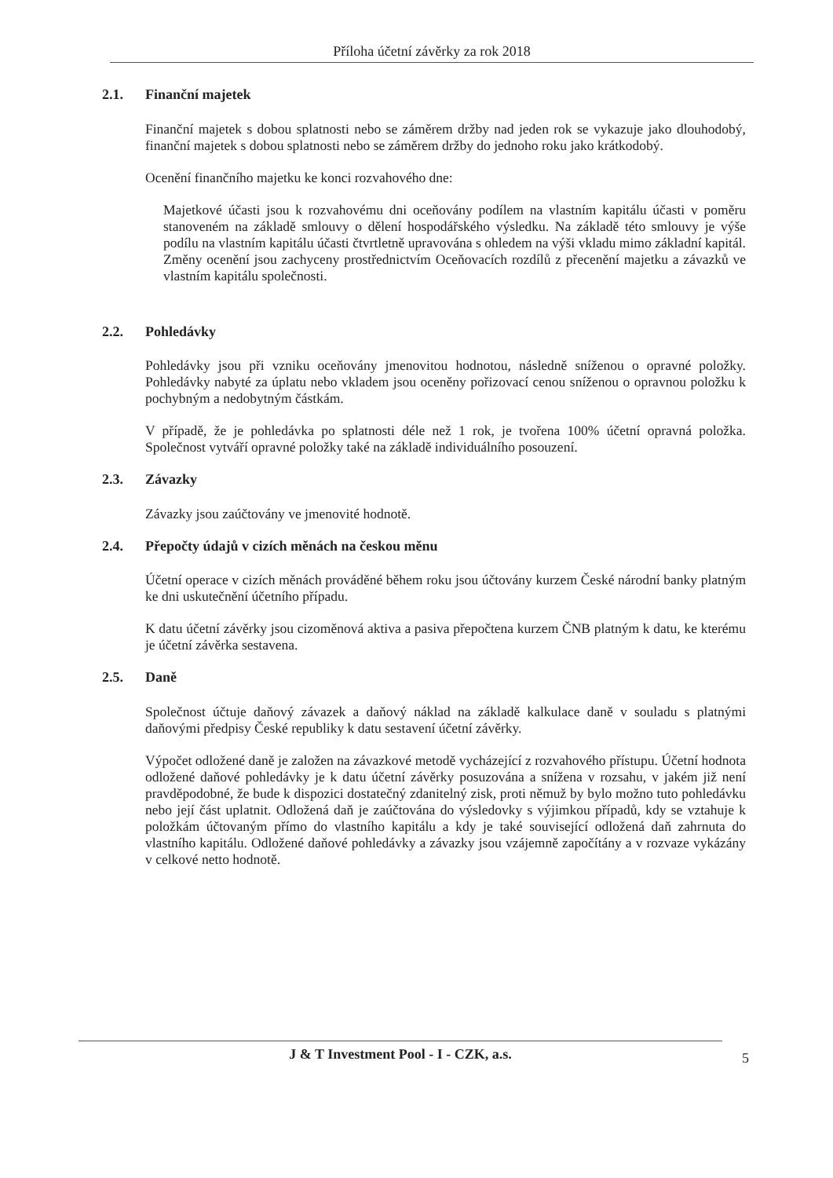Příloha účetní závěrky za rok 2018
2.1. Finanční majetek
Finanční majetek s dobou splatnosti nebo se záměrem držby nad jeden rok se vykazuje jako dlouhodobý, finanční majetek s dobou splatnosti nebo se záměrem držby do jednoho roku jako krátkodobý.
Ocenění finančního majetku ke konci rozvahového dne:
Majetkové účasti jsou k rozvahovému dni oceňovány podílem na vlastním kapitálu účasti v poměru stanoveném na základě smlouvy o dělení hospodářského výsledku. Na základě této smlouvy je výše podílu na vlastním kapitálu účasti čtvrtletně upravována s ohledem na výši vkladu mimo základní kapitál. Změny ocenění jsou zachyceny prostřednictvím Oceňovacích rozdílů z přecenění majetku a závazků ve vlastním kapitálu společnosti.
2.2. Pohledávky
Pohledávky jsou při vzniku oceňovány jmenovitou hodnotou, následně sníženou o opravné položky. Pohledávky nabyté za úplatu nebo vkladem jsou oceněny pořizovací cenou sníženou o opravnou položku k pochybným a nedobytným částkám.
V případě, že je pohledávka po splatnosti déle než 1 rok, je tvořena 100% účetní opravná položka. Společnost vytváří opravné položky také na základě individuálního posouzení.
2.3. Závazky
Závazky jsou zaúčtovány ve jmenovité hodnotě.
2.4. Přepočty údajů v cizích měnách na českou měnu
Účetní operace v cizích měnách prováděné během roku jsou účtovány kurzem České národní banky platným ke dni uskutečnění účetního případu.
K datu účetní závěrky jsou cizoměnová aktiva a pasiva přepočtena kurzem ČNB platným k datu, ke kterému je účetní závěrka sestavena.
2.5. Daně
Společnost účtuje daňový závazek a daňový náklad na základě kalkulace daně v souladu s platnými daňovými předpisy České republiky k datu sestavení účetní závěrky.
Výpočet odložené daně je založen na závazkové metodě vycházející z rozvahového přístupu. Účetní hodnota odložené daňové pohledávky je k datu účetní závěrky posuzována a snížena v rozsahu, v jakém již není pravděpodobné, že bude k dispozici dostatečný zdanitelný zisk, proti němuž by bylo možno tuto pohledávku nebo její část uplatnit. Odložená daň je zaúčtována do výsledovky s výjimkou případů, kdy se vztahuje k položkám účtovaným přímo do vlastního kapitálu a kdy je také související odložená daň zahrnuta do vlastního kapitálu. Odložené daňové pohledávky a závazky jsou vzájemně započítány a v rozvaze vykázány v celkové netto hodnotě.
J & T Investment Pool - I - CZK, a.s.
5